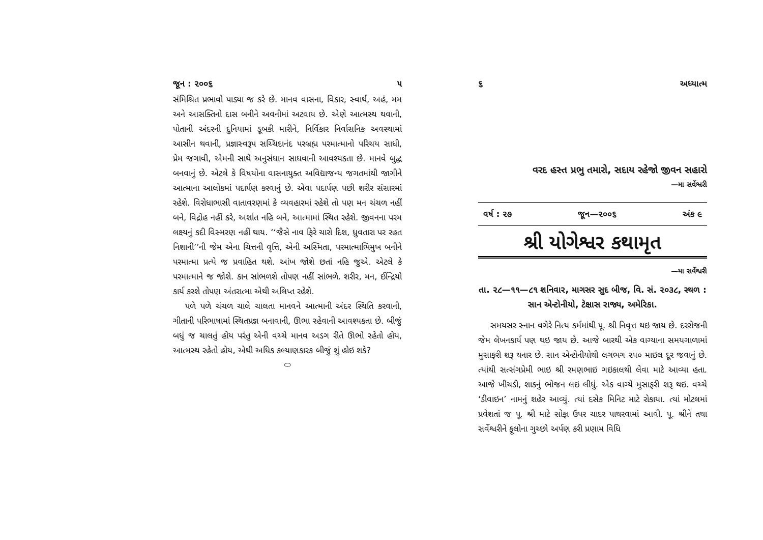જૂન : ૨૦૦૬ ૫
સંમિશ્રિત પ્રભાવો પાડ્યા જ કરે છે. માનવ વાસના, વિકાર, સ્વાર્થ, અહં, મમ અને આસક્તિનો દાસ બનીને અવનીમાં અટવાય છે. એણે આત્મસ્થ થવાની, પોતાની અંદરની દુનિયામાં ડૂબકી મારીને, નિર્વિકાર નિર્વાસનિક અવસ્થામાં આસીન થવાની, પ્રજ્ઞાસ્વરૂપ સચ્ચિદાનંદ પરબ્રહ્મ પરમાત્માનો પરિચય સાધી, પ્રેમ જગાવી, એમની સાથે અનુસંધાન સાધવાની આવશ્યકતા છે. માનવે બુદ્ધ બનવાનું છે. એટલે કે વિષયોના વાસનાયુક્ત અવિદ્યાજન્ય જગતમાંથી જાગીને આત્માના આલોકમાં પદાર્પણ કરવાનું છે. એવા પદાર્પણ પછી શરીર સંસારમાં રહેશે. વિરોધાભાસી વાતાવરણમાં કે વ્યવહારમાં રહેશે તો પણ મન ચંચળ નહીં બને, વિદ્રોહ નહીં કરે, અશાંત નહિ બને, આત્મામાં સ્થિત રહેશે. જીવનના પરમ લક્ષ્યનું કદી વિસ્મરણ નહીં થાય. ‘‘જૈસે નાવ ફિરે ચારો દિશ, ધ્રુવતારા પર રહત નિશાની’’ની જેમ એના ચિત્તની વૃત્તિ, એની અસ્મિતા, પરમાત્માભિમુખ બનીને પરમાત્મા પ્રત્યે જ પ્રવાહિત થશે. આંખ જોશે છતાં નહિ જુએ. એટલે કે પરમાત્માને જ જોશે. કાન સાંભળશે તોપણ નહીં સાંભળે. શરીર, મન, ઈન્દ્રિયો કાર્ય કરશે તોપણ અંતરાત્મા એથી અલિપ્ત રહેશે.
પળે પળે ચંચળ ચાલે ચાલતા માનવને આત્માની અંદર સ્થિતિ કરવાની, ગીતાની પરિભાષામાં સ્થિતપ્રજ્ઞ બનાવાની, ઊભા રહેવાની આવશ્યકતા છે. બીજું બધું જ ચાલતું હોય પરંતુ એની વચ્ચે માનવ અડગ રીતે ઊભો રહેતો હોય, આત્મસ્થ રહેતો હોય, એથી અધિક કલ્યાણકારક બીજું શું હોઇ શકે?
⬭
૬ અધ્યાત્મ
વરદ હસ્ત પ્રભુ તમારો, સદાય રહેજો જીવન સહારો
—મા સર્વેશ્વરી
વર્ષ : ૨૭ જૂન—૨૦૦૬ અંક ૯
શ્રી યોગેશ્વર કથામૃત
—મા સર્વેશ્વરી
તા. ૨૮—૧૧—૮૧ શનિવાર, માગસર સુદ બીજ, વિ. સં. ૨૦૩૮, સ્થળ : સાન એન્ટોનીયો, ટેક્ષાસ રાજ્ય, અમેરિકા.
સમયસર સ્નાન વગેરે નિત્ય કર્મમાંથી પૂ. શ્રી નિવૃત્ત થઇ જાય છે. દરરોજની જેમ લેખનકાર્ય પણ થઇ જાય છે. આજે બારથી એક વાગ્યાના સમયગાળામાં મુસાફરી શરૂ થનાર છે. સાન એન્ટોનીયોથી લગભગ ૨૫૦ માઇલ દૂર જવાનું છે. ત્યાંથી સત્સંગપ્રેમી ભાઇ શ્રી રમણભાઇ ગઇકાલથી લેવા માટે આવ્યા હતા. આજે ખીચડી, શાકનું ભોજન લઇ લીધું. એક વાગ્યે મુસાફરી શરૂ થઇ. વચ્ચે ‘ડીવાઇન’ નામનું શહેર આવ્યું. ત્યાં દસેક મિનિટ માટે રોકાયા. ત્યાં મોટલમાં પ્રવેશતાં જ પૂ. શ્રી માટે સોફા ઉપર ચાદર પાથરવામાં આવી. પૂ. શ્રીને તથા સર્વેશ્વરીને ફૂલોના ગુચ્છો અર્પણ કરી પ્રણામ વિધિ